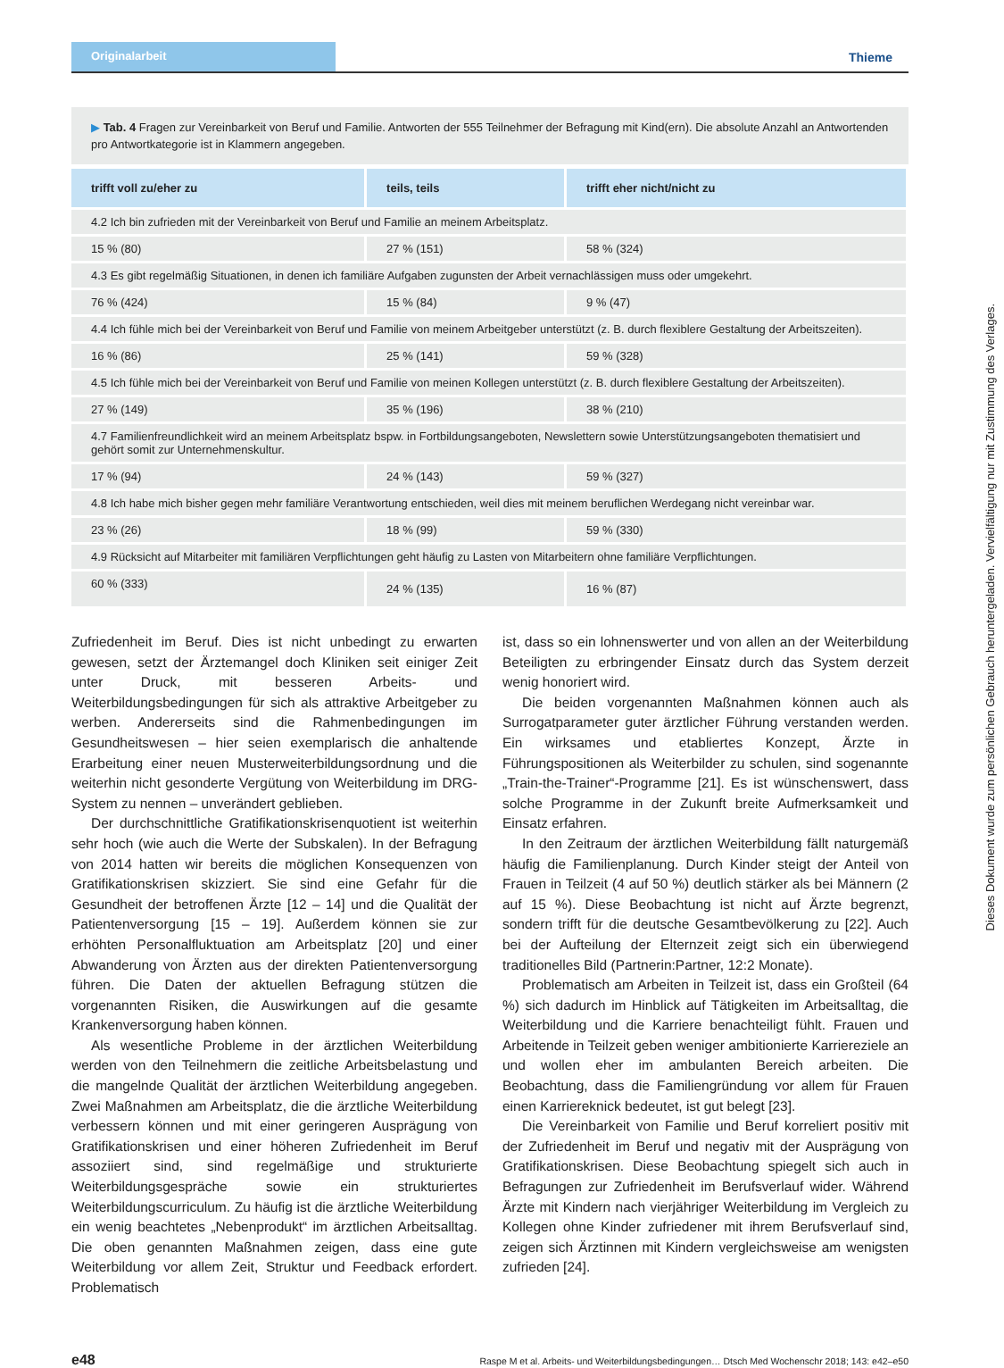Originalarbeit Thieme
▶ Tab. 4 Fragen zur Vereinbarkeit von Beruf und Familie. Antworten der 555 Teilnehmer der Befragung mit Kind(ern). Die absolute Anzahl an Antwortenden pro Antwortkategorie ist in Klammern angegeben.
| trifft voll zu/eher zu | teils, teils | trifft eher nicht/nicht zu |
| --- | --- | --- |
| 4.2 Ich bin zufrieden mit der Vereinbarkeit von Beruf und Familie an meinem Arbeitsplatz. | | |
| 15 % (80) | 27 % (151) | 58 % (324) |
| 4.3 Es gibt regelmäßig Situationen, in denen ich familiäre Aufgaben zugunsten der Arbeit vernachlässigen muss oder umgekehrt. | | |
| 76 % (424) | 15 % (84) | 9 % (47) |
| 4.4 Ich fühle mich bei der Vereinbarkeit von Beruf und Familie von meinem Arbeitgeber unterstützt (z. B. durch flexiblere Gestaltung der Arbeitszeiten). | | |
| 16 % (86) | 25 % (141) | 59 % (328) |
| 4.5 Ich fühle mich bei der Vereinbarkeit von Beruf und Familie von meinen Kollegen unterstützt (z. B. durch flexiblere Gestaltung der Arbeitszeiten). | | |
| 27 % (149) | 35 % (196) | 38 % (210) |
| 4.7 Familienfreundlichkeit wird an meinem Arbeitsplatz bspw. in Fortbildungsangeboten, Newslettern sowie Unterstützungsangeboten thematisiert und gehört somit zur Unternehmenskultur. | | |
| 17 % (94) | 24 % (143) | 59 % (327) |
| 4.8 Ich habe mich bisher gegen mehr familiäre Verantwortung entschieden, weil dies mit meinem beruflichen Werdegang nicht vereinbar war. | | |
| 23 % (26) | 18 % (99) | 59 % (330) |
| 4.9 Rücksicht auf Mitarbeiter mit familiären Verpflichtungen geht häufig zu Lasten von Mitarbeitern ohne familiäre Verpflichtungen. | | |
| 60 % (333) | 24 % (135) | 16 % (87) |
Zufriedenheit im Beruf. Dies ist nicht unbedingt zu erwarten gewesen, setzt der Ärztemangel doch Kliniken seit einiger Zeit unter Druck, mit besseren Arbeits- und Weiterbildungsbedingungen für sich als attraktive Arbeitgeber zu werben. Andererseits sind die Rahmenbedingungen im Gesundheitswesen – hier seien exemplarisch die anhaltende Erarbeitung einer neuen Musterweiterbildungsordnung und die weiterhin nicht gesonderte Vergütung von Weiterbildung im DRG-System zu nennen – unverändert geblieben.
Der durchschnittliche Gratifikationskrisenquotient ist weiterhin sehr hoch (wie auch die Werte der Subskalen). In der Befragung von 2014 hatten wir bereits die möglichen Konsequenzen von Gratifikationskrisen skizziert. Sie sind eine Gefahr für die Gesundheit der betroffenen Ärzte [12 – 14] und die Qualität der Patientenversorgung [15 – 19]. Außerdem können sie zur erhöhten Personalfluktuation am Arbeitsplatz [20] und einer Abwanderung von Ärzten aus der direkten Patientenversorgung führen. Die Daten der aktuellen Befragung stützen die vorgenannten Risiken, die Auswirkungen auf die gesamte Krankenversorgung haben können.
Als wesentliche Probleme in der ärztlichen Weiterbildung werden von den Teilnehmern die zeitliche Arbeitsbelastung und die mangelnde Qualität der ärztlichen Weiterbildung angegeben. Zwei Maßnahmen am Arbeitsplatz, die die ärztliche Weiterbildung verbessern können und mit einer geringeren Ausprägung von Gratifikationskrisen und einer höheren Zufriedenheit im Beruf assoziiert sind, sind regelmäßige und strukturierte Weiterbildungsgespräche sowie ein strukturiertes Weiterbildungscurriculum. Zu häufig ist die ärztliche Weiterbildung ein wenig beachtetes „Nebenprodukt“ im ärztlichen Arbeitsalltag. Die oben genannten Maßnahmen zeigen, dass eine gute Weiterbildung vor allem Zeit, Struktur und Feedback erfordert. Problematisch
ist, dass so ein lohnenswerter und von allen an der Weiterbildung Beteiligten zu erbringender Einsatz durch das System derzeit wenig honoriert wird.
Die beiden vorgenannten Maßnahmen können auch als Surrogatparameter guter ärztlicher Führung verstanden werden. Ein wirksames und etabliertes Konzept, Ärzte in Führungspositionen als Weiterbilder zu schulen, sind sogenannte „Train-the-Trainer“-Programme [21]. Es ist wünschenswert, dass solche Programme in der Zukunft breite Aufmerksamkeit und Einsatz erfahren.
In den Zeitraum der ärztlichen Weiterbildung fällt naturgemäß häufig die Familienplanung. Durch Kinder steigt der Anteil von Frauen in Teilzeit (4 auf 50 %) deutlich stärker als bei Männern (2 auf 15 %). Diese Beobachtung ist nicht auf Ärzte begrenzt, sondern trifft für die deutsche Gesamtbevölkerung zu [22]. Auch bei der Aufteilung der Elternzeit zeigt sich ein überwiegend traditionelles Bild (Partnerin:Partner, 12:2 Monate).
Problematisch am Arbeiten in Teilzeit ist, dass ein Großteil (64 %) sich dadurch im Hinblick auf Tätigkeiten im Arbeitsalltag, die Weiterbildung und die Karriere benachteiligt fühlt. Frauen und Arbeitende in Teilzeit geben weniger ambitionierte Karriereziele an und wollen eher im ambulanten Bereich arbeiten. Die Beobachtung, dass die Familiengründung vor allem für Frauen einen Karriereknick bedeutet, ist gut belegt [23].
Die Vereinbarkeit von Familie und Beruf korreliert positiv mit der Zufriedenheit im Beruf und negativ mit der Ausprägung von Gratifikationskrisen. Diese Beobachtung spiegelt sich auch in Befragungen zur Zufriedenheit im Berufsverlauf wider. Während Ärzte mit Kindern nach vierjähriger Weiterbildung im Vergleich zu Kollegen ohne Kinder zufriedener mit ihrem Berufsverlauf sind, zeigen sich Ärztinnen mit Kindern vergleichsweise am wenigsten zufrieden [24].
e48 Raspe M et al. Arbeits- und Weiterbildungsbedingungen… Dtsch Med Wochenschr 2018; 143: e42–e50
Dieses Dokument wurde zum persönlichen Gebrauch heruntergeladen. Vervielfältigung nur mit Zustimmung des Verlages.